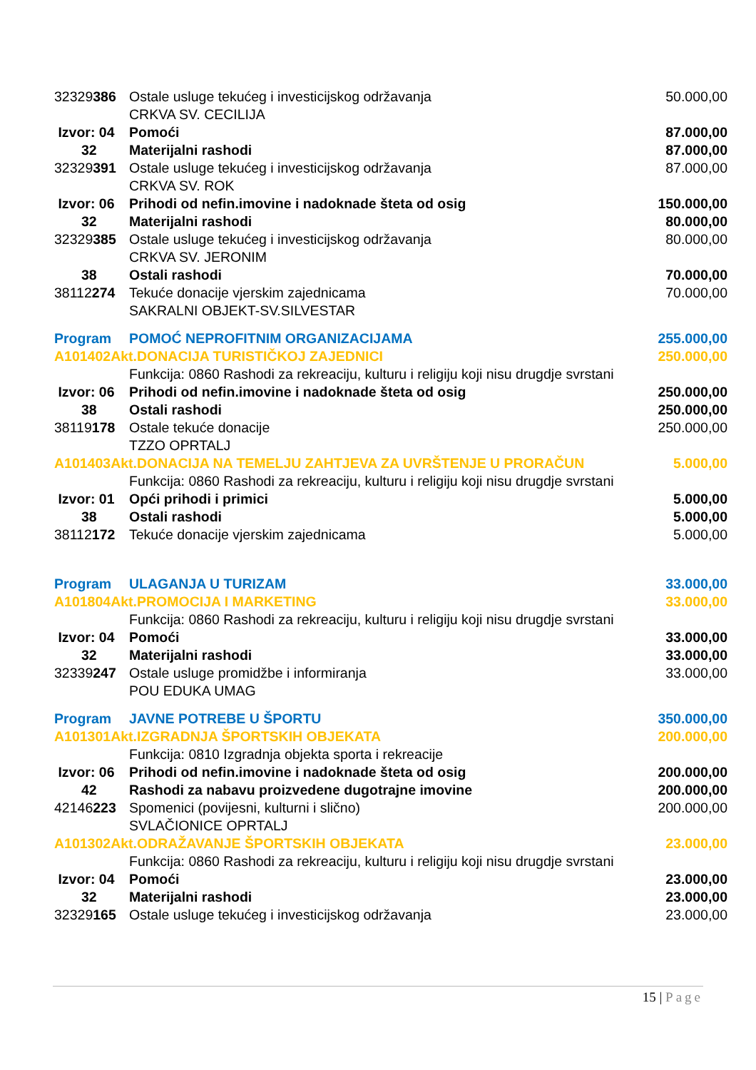| 32329 386 | Ostale usluge tekućeg i investicijskog održavanja | 50.000,00 |
| | CRKVA SV. CECILIJA | |
| Izvor: 04 | Pomoći | 87.000,00 |
| 32 | Materijalni rashodi | 87.000,00 |
| 32329 391 | Ostale usluge tekućeg i investicijskog održavanja | 87.000,00 |
| | CRKVA SV. ROK | |
| Izvor: 06 | Prihodi od nefin.imovine i nadoknade šteta od osig | 150.000,00 |
| 32 | Materijalni rashodi | 80.000,00 |
| 32329 385 | Ostale usluge tekućeg i investicijskog održavanja | 80.000,00 |
| | CRKVA SV. JERONIM | |
| 38 | Ostali rashodi | 70.000,00 |
| 38112 274 | Tekuće donacije vjerskim zajednicama | 70.000,00 |
| | SAKRALNI OBJEKT-SV.SILVESTAR | |
| Program | POMOĆ NEPROFITNIM ORGANIZACIJAMA | 255.000,00 |
| A101402Akt.DONACIJA TURISTIČKOJ ZAJEDNICI | | 250.000,00 |
| | Funkcija: 0860 Rashodi za rekreaciju, kulturu i religiju koji nisu drugdje svrstani | |
| Izvor: 06 | Prihodi od nefin.imovine i nadoknade šteta od osig | 250.000,00 |
| 38 | Ostali rashodi | 250.000,00 |
| 38119 178 | Ostale tekuće donacije | 250.000,00 |
| | TZZO OPRTALJ | |
| A101403Akt.DONACIJA NA TEMELJU ZAHTJEVA ZA UVRŠTENJE U PRORAČUN | | 5.000,00 |
| | Funkcija: 0860 Rashodi za rekreaciju, kulturu i religiju koji nisu drugdje svrstani | |
| Izvor: 01 | Opći prihodi i primici | 5.000,00 |
| 38 | Ostali rashodi | 5.000,00 |
| 38112 172 | Tekuće donacije vjerskim zajednicama | 5.000,00 |
| Program | ULAGANJA U TURIZAM | 33.000,00 |
| A101804Akt.PROMOCIJA I MARKETING | | 33.000,00 |
| | Funkcija: 0860 Rashodi za rekreaciju, kulturu i religiju koji nisu drugdje svrstani | |
| Izvor: 04 | Pomoći | 33.000,00 |
| 32 | Materijalni rashodi | 33.000,00 |
| 32339 247 | Ostale usluge promidžbe i informiranja | 33.000,00 |
| | POU EDUKA UMAG | |
| Program | JAVNE POTREBE U ŠPORTU | 350.000,00 |
| A101301Akt.IZGRADNJA ŠPORTSKIH OBJEKATA | | 200.000,00 |
| | Funkcija: 0810 Izgradnja objekta sporta i rekreacije | |
| Izvor: 06 | Prihodi od nefin.imovine i nadoknade šteta od osig | 200.000,00 |
| 42 | Rashodi za nabavu proizvedene dugotrajne imovine | 200.000,00 |
| 42146 223 | Spomenici (povijesni, kulturni i slično) | 200.000,00 |
| | SVLAČIONICE OPRTALJ | |
| A101302Akt.ODRAŽAVANJE ŠPORTSKIH OBJEKATA | | 23.000,00 |
| | Funkcija: 0860 Rashodi za rekreaciju, kulturu i religiju koji nisu drugdje svrstani | |
| Izvor: 04 | Pomoći | 23.000,00 |
| 32 | Materijalni rashodi | 23.000,00 |
| 32329 165 | Ostale usluge tekućeg i investicijskog održavanja | 23.000,00 |
15 | Page